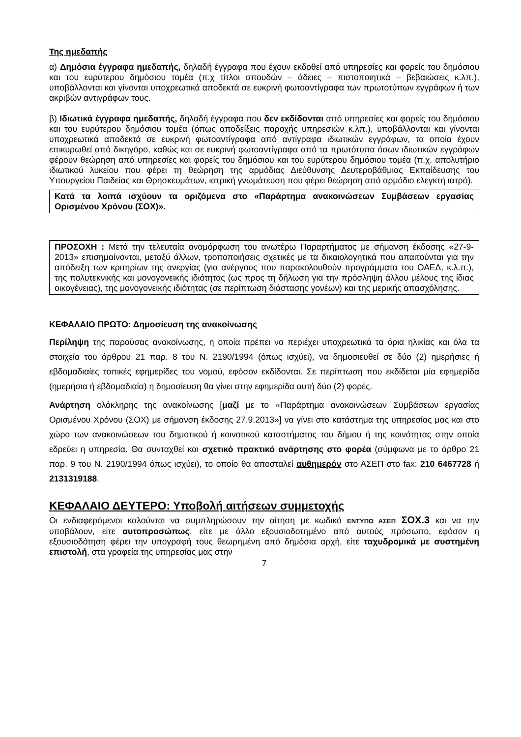Της ημεδαπής
α) Δημόσια έγγραφα ημεδαπής, δηλαδή έγγραφα που έχουν εκδοθεί από υπηρεσίες και φορείς του δημόσιου και του ευρύτερου δημόσιου τομέα (π.χ τίτλοι σπουδών – άδειες – πιστοποιητικά – βεβαιώσεις κ.λπ.), υποβάλλονται και γίνονται υποχρεωτικά αποδεκτά σε ευκρινή φωτοαντίγραφα των πρωτοτύπων εγγράφων ή των ακριβών αντιγράφων τους.
β) Ιδιωτικά έγγραφα ημεδαπής, δηλαδή έγγραφα που δεν εκδίδονται από υπηρεσίες και φορείς του δημόσιου και του ευρύτερου δημόσιου τομέα (όπως αποδείξεις παροχής υπηρεσιών κ.λπ.), υποβάλλονται και γίνονται υποχρεωτικά αποδεκτά σε ευκρινή φωτοαντίγραφα από αντίγραφα ιδιωτικών εγγράφων, τα οποία έχουν επικυρωθεί από δικηγόρο, καθώς και σε ευκρινή φωτοαντίγραφα από τα πρωτότυπα όσων ιδιωτικών εγγράφων φέρουν θεώρηση από υπηρεσίες και φορείς του δημόσιου και του ευρύτερου δημόσιου τομέα (π.χ. απολυτήριο ιδιωτικού λυκείου που φέρει τη θεώρηση της αρμόδιας Διεύθυνσης Δευτεροβάθμιας Εκπαίδευσης του Υπουργείου Παιδείας και Θρησκευμάτων, ιατρική γνωμάτευση που φέρει θεώρηση από αρμόδιο ελεγκτή ιατρό).
Κατά τα λοιπά ισχύουν τα οριζόμενα στο «Παράρτημα ανακοινώσεων Συμβάσεων εργασίας Ορισμένου Χρόνου (ΣΟΧ)».
ΠΡΟΣΟΧΗ : Μετά την τελευταία αναμόρφωση του ανωτέρω Παραρτήματος με σήμανση έκδοσης «27-9-2013» επισημαίνονται, μεταξύ άλλων, τροποποιήσεις σχετικές με τα δικαιολογητικά που απαιτούνται για την απόδειξη των κριτηρίων της ανεργίας (για ανέργους που παρακολουθούν προγράμματα του ΟΑΕΔ, κ.λ.π.), της πολυτεκνικής και μονογονεικής ιδιότητας (ως προς τη δήλωση για την πρόσληψη άλλου μέλους της ίδιας οικογένειας), της μονογονεικής ιδιότητας (σε περίπτωση διάστασης γονέων) και της μερικής απασχόλησης.
ΚΕΦΑΛΑΙΟ ΠΡΩΤΟ: Δημοσίευση της ανακοίνωσης
Περίληψη της παρούσας ανακοίνωσης, η οποία πρέπει να περιέχει υποχρεωτικά τα όρια ηλικίας και όλα τα στοιχεία του άρθρου 21 παρ. 8 του Ν. 2190/1994 (όπως ισχύει), να δημοσιευθεί σε δύο (2) ημερήσιες ή εβδομαδιαίες τοπικές εφημερίδες του νομού, εφόσον εκδίδονται. Σε περίπτωση που εκδίδεται μία εφημερίδα (ημερήσια ή εβδομαδιαία) η δημοσίευση θα γίνει στην εφημερίδα αυτή δύο (2) φορές.
Ανάρτηση ολόκληρης της ανακοίνωσης [μαζί με το «Παράρτημα ανακοινώσεων Συμβάσεων εργασίας Ορισμένου Χρόνου (ΣΟΧ) με σήμανση έκδοσης 27.9.2013»] να γίνει στο κατάστημα της υπηρεσίας μας και στο χώρο των ανακοινώσεων του δημοτικού ή κοινοτικού καταστήματος του δήμου ή της κοινότητας στην οποία εδρεύει η υπηρεσία. Θα συνταχθεί και σχετικό πρακτικό ανάρτησης στο φορέα (σύμφωνα με το άρθρο 21 παρ. 9 του Ν. 2190/1994 όπως ισχύει), το οποίο θα αποσταλεί αυθημερόν στο ΑΣΕΠ στο fax: 210 6467728 ή 2131319188.
ΚΕΦΑΛΑΙΟ ΔΕΥΤΕΡΟ: Υποβολή αιτήσεων συμμετοχής
Οι ενδιαφερόμενοι καλούνται να συμπληρώσουν την αίτηση με κωδικό ΕΝΤΥΠΟ ΑΣΕΠ ΣΟΧ.3 και να την υποβάλουν, είτε αυτοπροσώπως, είτε με άλλο εξουσιοδοτημένο από αυτούς πρόσωπο, εφόσον η εξουσιοδότηση φέρει την υπογραφή τους θεωρημένη από δημόσια αρχή, είτε ταχυδρομικά με συστημένη επιστολή, στα γραφεία της υπηρεσίας μας στην
7